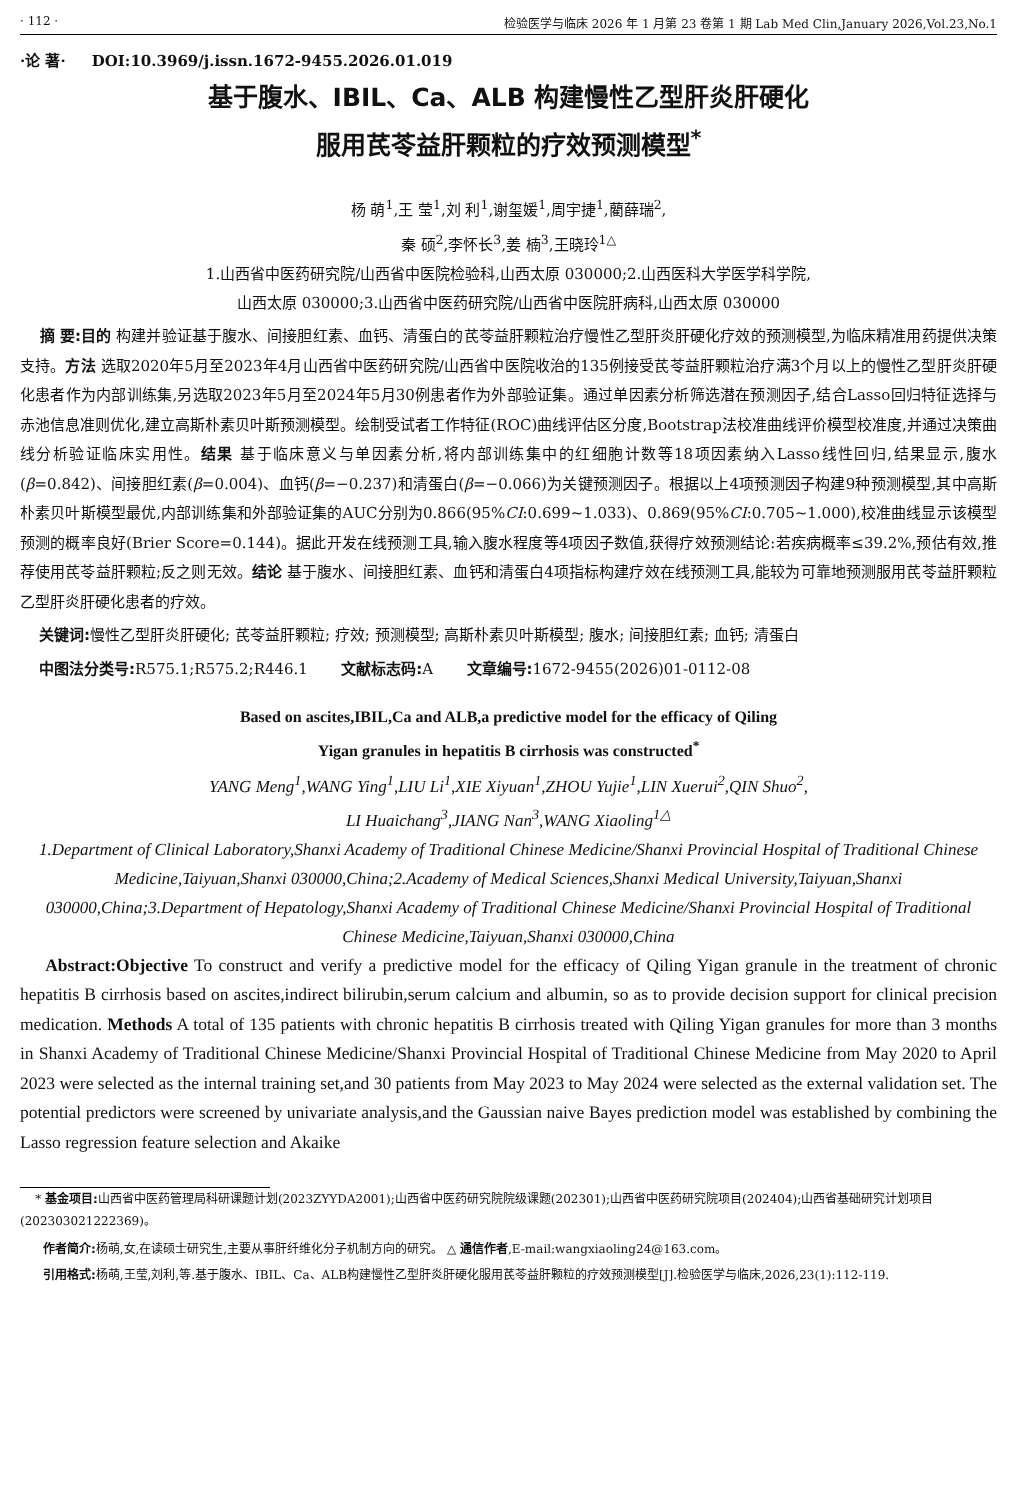· 112 · 检验医学与临床 2026 年 1 月第 23 卷第 1 期 Lab Med Clin,January 2026,Vol.23,No.1
·论 著· DOI:10.3969/j.issn.1672-9455.2026.01.019
基于腹水、IBIL、Ca、ALB 构建慢性乙型肝炎肝硬化
服用芪苓益肝颗粒的疗效预测模型<sup>*</sup>
杨 萌<sup>1</sup>,王 莹<sup>1</sup>,刘 利<sup>1</sup>,谢玺媛<sup>1</sup>,周宇捷<sup>1</sup>,藺薛瑞<sup>2</sup>,
秦 硕<sup>2</sup>,李怀长<sup>3</sup>,姜 楠<sup>3</sup>,王晓玲<sup>1△</sup>
1.山西省中医药研究院/山西省中医院检验科,山西太原 030000;2.山西医科大学医学科学院,
山西太原 030000;3.山西省中医药研究院/山西省中医院肝病科,山西太原 030000
摘 要:目的 构建并验证基于腹水、间接胆红素、血钙、清蛋白的芪苓益肝颗粒治疗慢性乙型肝炎肝硬化疗效的预测模型,为临床精准用药提供决策支持。方法 选取2020年5月至2023年4月山西省中医药研究院/山西省中医院收治的135例接受芪苓益肝颗粒治疗满3个月以上的慢性乙型肝炎肝硬化患者作为内部训练集,另选取2023年5月至2024年5月30例患者作为外部验证集。通过单因素分析筛选潜在预测因子,结合Lasso回归特征选择与赤池信息准则优化,建立高斯朴素贝叶斯预测模型。绘制受试者工作特征(ROC)曲线评估区分度,Bootstrap法校准曲线评价模型校准度,并通过决策曲线分析验证临床实用性。结果 基于临床意义与单因素分析,将内部训练集中的红细胞计数等18项因素纳入Lasso线性回归,结果显示,腹水(β=0.842)、间接胆红素(β=0.004)、血钙(β=−0.237)和清蛋白(β=−0.066)为关键预测因子。根据以上4项预测因子构建9种预测模型,其中高斯朴素贝叶斯模型最优,内部训练集和外部验证集的AUC分别为0.866(95%CI:0.699~1.033)、0.869(95%CI:0.705~1.000),校准曲线显示该模型预测的概率良好(Brier Score=0.144)。据此开发在线预测工具,输入腹水程度等4项因子数值,获得疗效预测结论:若疾病概率≤39.2%,预估有效,推荐使用芪苓益肝颗粒;反之则无效。结论 基于腹水、间接胆红素、血钙和清蛋白4项指标构建疗效在线预测工具,能较为可靠地预测服用芪苓益肝颗粒乙型肝炎肝硬化患者的疗效。
关键词: 慢性乙型肝炎肝硬化; 芪苓益肝颗粒; 疗效; 预测模型; 高斯朴素贝叶斯模型; 腹水; 间接胆红素; 血钙; 清蛋白
中图法分类号: R575.1;R575.2;R446.1 文献标志码: A 文章编号: 1672-9455(2026)01-0112-08
Based on ascites,IBIL,Ca and ALB,a predictive model for the efficacy of Qiling
Yigan granules in hepatitis B cirrhosis was constructed<sup>*</sup>
YANG Meng<sup>1</sup>,WANG Ying<sup>1</sup>,LIU Li<sup>1</sup>,XIE Xiyuan<sup>1</sup>,ZHOU Yujie<sup>1</sup>,LIN Xuerui<sup>2</sup>,QIN Shuo<sup>2</sup>,
LI Huaichang<sup>3</sup>,JIANG Nan<sup>3</sup>,WANG Xiaoling<sup>1△</sup>
1.Department of Clinical Laboratory,Shanxi Academy of Traditional Chinese Medicine/Shanxi Provincial Hospital of Traditional Chinese Medicine,Taiyuan,Shanxi 030000,China;2.Academy of Medical Sciences,Shanxi Medical University,Taiyuan,Shanxi 030000,China;3.Department of Hepatology,Shanxi Academy of Traditional Chinese Medicine/Shanxi Provincial Hospital of Traditional Chinese Medicine,Taiyuan,Shanxi 030000,China
Abstract:Objective To construct and verify a predictive model for the efficacy of Qiling Yigan granule in the treatment of chronic hepatitis B cirrhosis based on ascites,indirect bilirubin,serum calcium and albumin, so as to provide decision support for clinical precision medication. Methods A total of 135 patients with chronic hepatitis B cirrhosis treated with Qiling Yigan granules for more than 3 months in Shanxi Academy of Traditional Chinese Medicine/Shanxi Provincial Hospital of Traditional Chinese Medicine from May 2020 to April 2023 were selected as the internal training set,and 30 patients from May 2023 to May 2024 were selected as the external validation set. The potential predictors were screened by univariate analysis,and the Gaussian naive Bayes prediction model was established by combining the Lasso regression feature selection and Akaike
* 基金项目: 山西省中医药管理局科研课题计划(2023ZYYDA2001);山西省中医药研究院院级课题(202301);山西省中医药研究院项目(202404);山西省基础研究计划项目(202303021222369)。
作者简介: 杨萌,女,在读硕士研究生,主要从事肝纤维化分子机制方向的研究。 △ 通信作者,E-mail:wangxiaoling24@163.com。
引用格式: 杨萌,王莹,刘利,等.基于腹水、IBIL、Ca、ALB构建慢性乙型肝炎肝硬化服用芪苓益肝颗粒的疗效预测模型[J].检验医学与临床,2026,23(1):112-119.